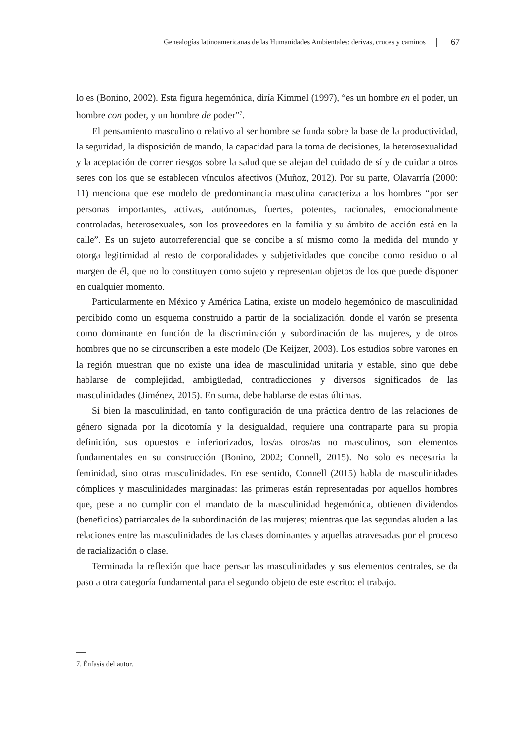Genealogías latinoamericanas de las Humanidades Ambientales: derivas, cruces y caminos 67
lo es (Bonino, 2002). Esta figura hegemónica, diría Kimmel (1997), “es un hombre en el poder, un hombre con poder, y un hombre de poder”<sup>7</sup>.
El pensamiento masculino o relativo al ser hombre se funda sobre la base de la productividad, la seguridad, la disposición de mando, la capacidad para la toma de decisiones, la heterosexualidad y la aceptación de correr riesgos sobre la salud que se alejan del cuidado de sí y de cuidar a otros seres con los que se establecen vínculos afectivos (Muñoz, 2012). Por su parte, Olavarría (2000: 11) menciona que ese modelo de predominancia masculina caracteriza a los hombres “por ser personas importantes, activas, autónomas, fuertes, potentes, racionales, emocionalmente controladas, heterosexuales, son los proveedores en la familia y su ámbito de acción está en la calle”. Es un sujeto autorreferencial que se concibe a sí mismo como la medida del mundo y otorga legitimidad al resto de corporalidades y subjetividades que concibe como residuo o al margen de él, que no lo constituyen como sujeto y representan objetos de los que puede disponer en cualquier momento.
Particularmente en México y América Latina, existe un modelo hegemónico de masculinidad percibido como un esquema construido a partir de la socialización, donde el varón se presenta como dominante en función de la discriminación y subordinación de las mujeres, y de otros hombres que no se circunscriben a este modelo (De Keijzer, 2003). Los estudios sobre varones en la región muestran que no existe una idea de masculinidad unitaria y estable, sino que debe hablarse de complejidad, ambigüedad, contradicciones y diversos significados de las masculinidades (Jiménez, 2015). En suma, debe hablarse de estas últimas.
Si bien la masculinidad, en tanto configuración de una práctica dentro de las relaciones de género signada por la dicotomía y la desigualdad, requiere una contraparte para su propia definición, sus opuestos e inferiorizados, los/as otros/as no masculinos, son elementos fundamentales en su construcción (Bonino, 2002; Connell, 2015). No solo es necesaria la feminidad, sino otras masculinidades. En ese sentido, Connell (2015) habla de masculinidades cómplices y masculinidades marginadas: las primeras están representadas por aquellos hombres que, pese a no cumplir con el mandato de la masculinidad hegemónica, obtienen dividendos (beneficios) patriarcales de la subordinación de las mujeres; mientras que las segundas aluden a las relaciones entre las masculinidades de las clases dominantes y aquellas atravesadas por el proceso de racialización o clase.
Terminada la reflexión que hace pensar las masculinidades y sus elementos centrales, se da paso a otra categoría fundamental para el segundo objeto de este escrito: el trabajo.
7. Énfasis del autor.